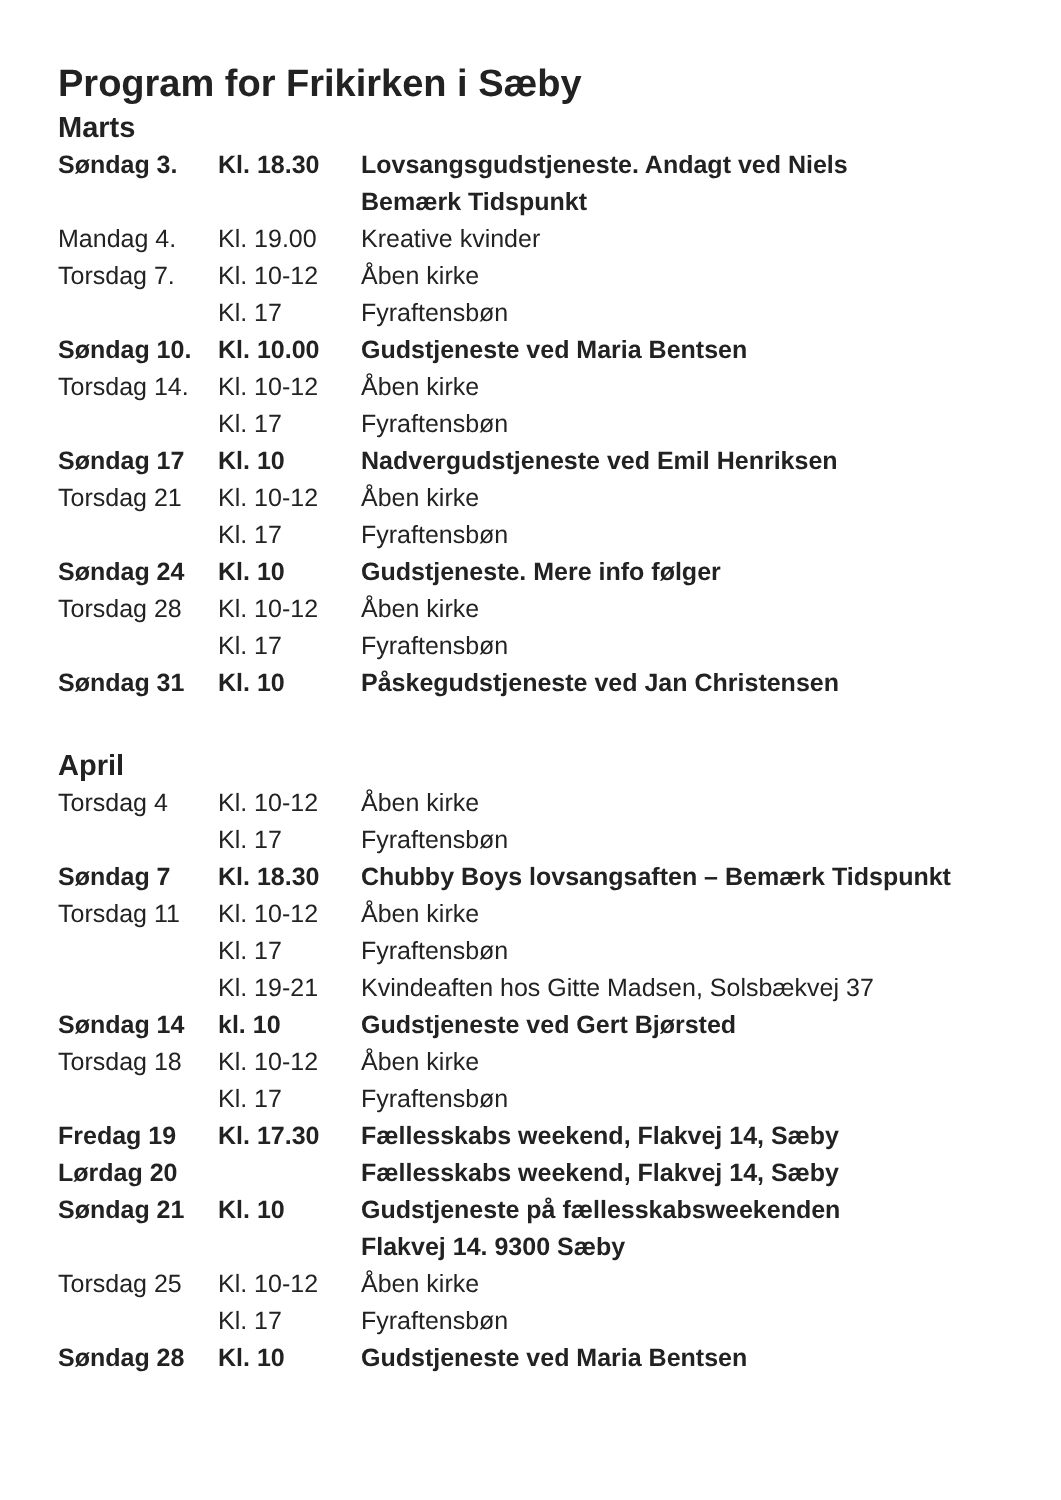Program for Frikirken i Sæby
Marts
| Søndag 3. | Kl. 18.30 | Lovsangsgudstjeneste. Andagt ved Niels |
| | | Bemærk Tidspunkt |
| Mandag 4. | Kl. 19.00 | Kreative kvinder |
| Torsdag 7. | Kl. 10-12 | Åben kirke |
| | Kl. 17 | Fyraftensbøn |
| Søndag 10. | Kl. 10.00 | Gudstjeneste ved Maria Bentsen |
| Torsdag 14. | Kl. 10-12 | Åben kirke |
| | Kl. 17 | Fyraftensbøn |
| Søndag 17 | Kl. 10 | Nadvergudstjeneste ved Emil Henriksen |
| Torsdag 21 | Kl. 10-12 | Åben kirke |
| | Kl. 17 | Fyraftensbøn |
| Søndag 24 | Kl. 10 | Gudstjeneste. Mere info følger |
| Torsdag 28 | Kl. 10-12 | Åben kirke |
| | Kl. 17 | Fyraftensbøn |
| Søndag 31 | Kl. 10 | Påskegudstjeneste ved Jan Christensen |
April
| Torsdag 4 | Kl. 10-12 | Åben kirke |
| | Kl. 17 | Fyraftensbøn |
| Søndag 7 | Kl. 18.30 | Chubby Boys lovsangsaften – Bemærk Tidspunkt |
| Torsdag 11 | Kl. 10-12 | Åben kirke |
| | Kl. 17 | Fyraftensbøn |
| | Kl. 19-21 | Kvindeaften hos Gitte Madsen, Solsbækvej 37 |
| Søndag 14 | kl. 10 | Gudstjeneste ved Gert Bjørsted |
| Torsdag 18 | Kl. 10-12 | Åben kirke |
| | Kl. 17 | Fyraftensbøn |
| Fredag 19 | Kl. 17.30 | Fællesskabs weekend, Flakvej 14, Sæby |
| Lørdag 20 | | Fællesskabs weekend, Flakvej 14, Sæby |
| Søndag 21 | Kl. 10 | Gudstjeneste på fællesskabsweekenden |
| | | Flakvej 14. 9300 Sæby |
| Torsdag 25 | Kl. 10-12 | Åben kirke |
| | Kl. 17 | Fyraftensbøn |
| Søndag 28 | Kl. 10 | Gudstjeneste ved Maria Bentsen |